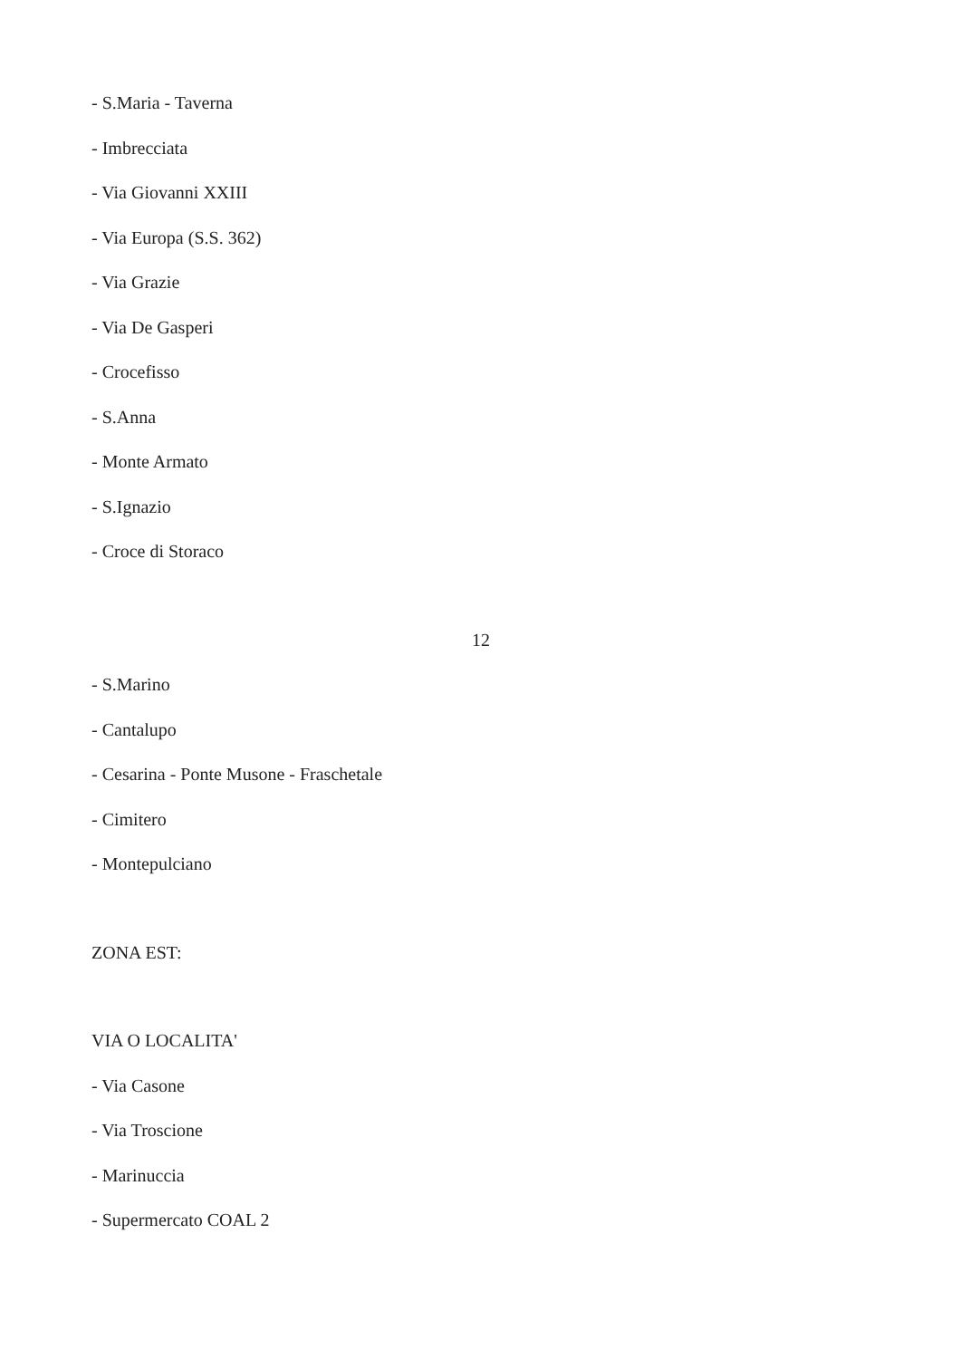- S.Maria - Taverna
- Imbrecciata
- Via Giovanni XXIII
- Via Europa (S.S. 362)
- Via Grazie
- Via De Gasperi
- Crocefisso
- S.Anna
- Monte Armato
- S.Ignazio
- Croce di Storaco
12
- S.Marino
- Cantalupo
- Cesarina - Ponte Musone - Fraschetale
- Cimitero
- Montepulciano
ZONA EST:
VIA O LOCALITA'
- Via Casone
- Via Troscione
- Marinuccia
- Supermercato COAL 2